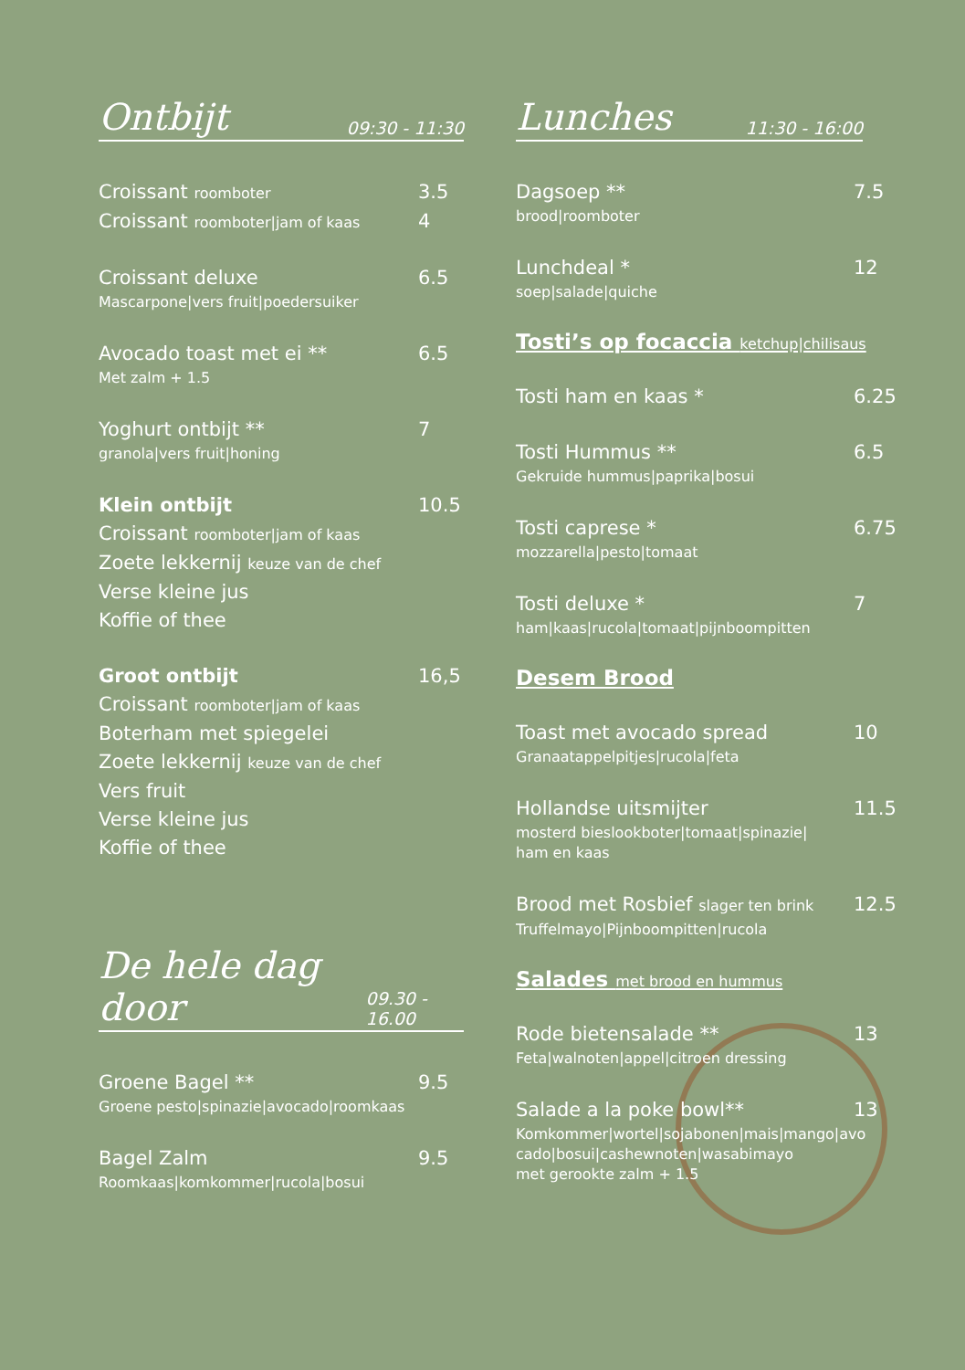Ontbijt 09:30 - 11:30
Croissant roomboter 3.5
Croissant roomboter|jam of kaas 4
Croissant deluxe 6.5
Mascarpone|vers fruit|poedersuiker
Avocado toast met ei ** 6.5
Met zalm + 1.5
Yoghurt ontbijt ** 7
granola|vers fruit|honing
Klein ontbijt 10.5
Croissant roomboter|jam of kaas
Zoete lekkernij keuze van de chef
Verse kleine jus
Koffie of thee
Groot ontbijt 16,5
Croissant roomboter|jam of kaas
Boterham met spiegelei
Zoete lekkernij keuze van de chef
Vers fruit
Verse kleine jus
Koffie of thee
De hele dag door 09.30 - 16.00
Groene Bagel ** 9.5
Groene pesto|spinazie|avocado|roomkaas
Bagel Zalm 9.5
Roomkaas|komkommer|rucola|bosui
Lunches 11:30 - 16:00
Dagsoep ** 7.5
brood|roomboter
Lunchdeal * 12
soep|salade|quiche
Tosti’s op focaccia ketchup|chilisaus
Tosti ham en kaas * 6.25
Tosti Hummus ** 6.5
Gekruide hummus|paprika|bosui
Tosti caprese * 6.75
mozzarella|pesto|tomaat
Tosti deluxe * 7
ham|kaas|rucola|tomaat|pijnboompitten
Desem Brood
Toast met avocado spread 10
Granaatappelpitjes|rucola|feta
Hollandse uitsmijter 11.5
mosterd bieslookboter|tomaat|spinazie|
ham en kaas
Brood met Rosbief slager ten brink 12.5
Truffelmayo|Pijnboompitten|rucola
Salades met brood en hummus
Rode bietensalade ** 13
Feta|walnoten|appel|citroen dressing
Salade a la poke bowl** 13
Komkommer|wortel|sojabonen|mais|mango|avo
cado|bosui|cashewnoten|wasabimayo
met gerookte zalm + 1.5